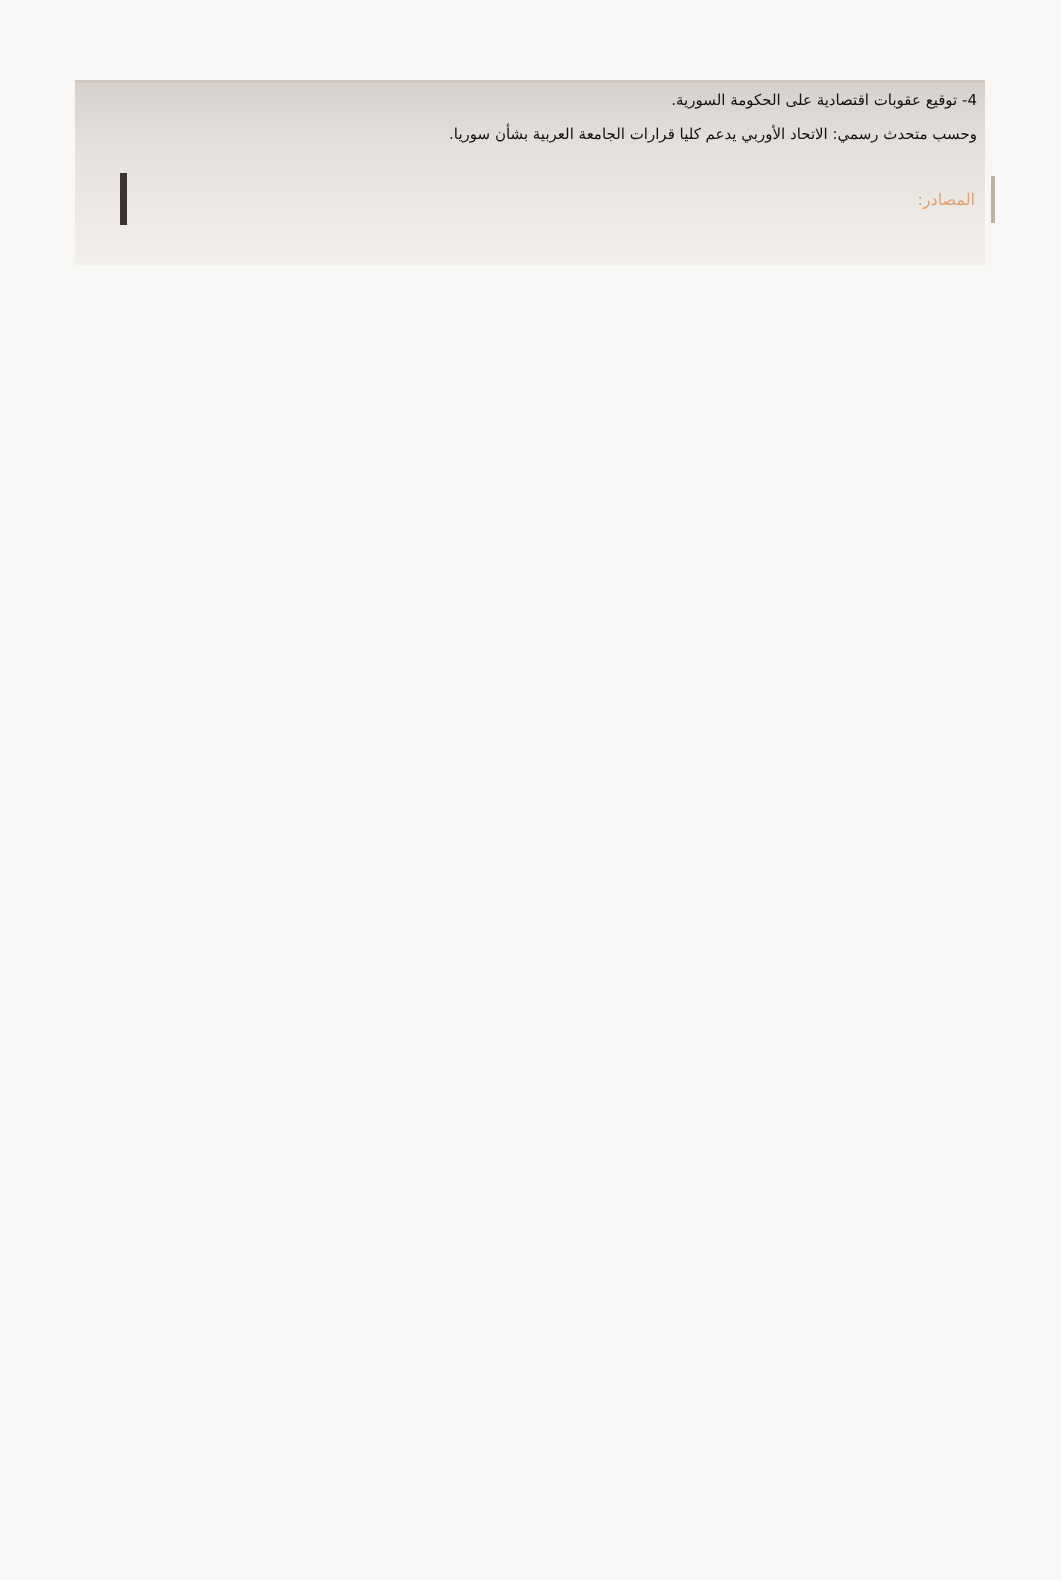4- توقيع عقوبات اقتصادية على الحكومة السورية.
وحسب متحدث رسمي: الاتحاد الأوربي يدعم كليا قرارات الجامعة العربية بشأن سوريا.
المصادر: